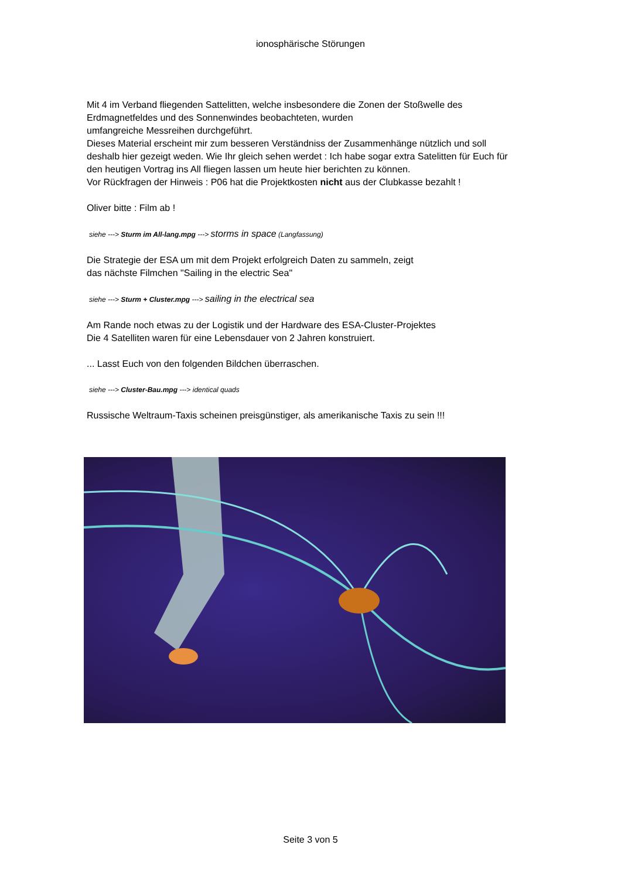ionosphärische Störungen
Mit 4 im Verband fliegenden Sattelitten, welche insbesondere die Zonen der Stoßwelle des Erdmagnetfeldes und des Sonnenwindes beobachteten, wurden
umfangreiche Messreihen durchgeführt.
Dieses Material erscheint mir zum besseren Verständniss der Zusammenhänge nützlich und soll deshalb hier gezeigt weden. Wie Ihr gleich sehen werdet : Ich habe sogar extra Satelitten für Euch für den heutigen Vortrag ins All fliegen lassen um heute hier berichten zu können.
Vor Rückfragen der Hinweis : P06 hat die Projektkosten nicht aus der Clubkasse bezahlt !
Oliver bitte : Film ab !
siehe ---> Sturm im All-lang.mpg ---> storms in space (Langfassung)
Die Strategie der ESA um mit dem Projekt erfolgreich Daten zu sammeln, zeigt
das nächste Filmchen "Sailing in the electric Sea"
siehe ---> Sturm + Cluster.mpg ---> sailing in the electrical sea
Am Rande noch etwas zu der Logistik und der Hardware des ESA-Cluster-Projektes
Die 4 Satelliten waren für eine Lebensdauer von 2 Jahren konstruiert.
... Lasst Euch von den folgenden Bildchen überraschen.
siehe ---> Cluster-Bau.mpg ---> identical quads
Russische Weltraum-Taxis scheinen preisgünstiger, als amerikanische Taxis zu sein !!!
Seite 3 von 5